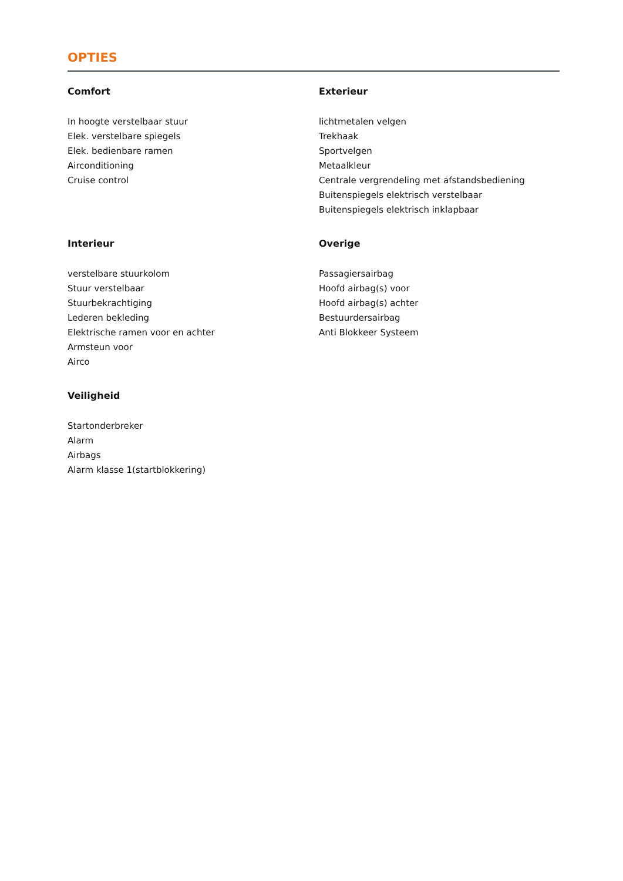OPTIES
Comfort
In hoogte verstelbaar stuur
Elek. verstelbare spiegels
Elek. bedienbare ramen
Airconditioning
Cruise control
Exterieur
lichtmetalen velgen
Trekhaak
Sportvelgen
Metaalkleur
Centrale vergrendeling met afstandsbediening
Buitenspiegels elektrisch verstelbaar
Buitenspiegels elektrisch inklapbaar
Interieur
verstelbare stuurkolom
Stuur verstelbaar
Stuurbekrachtiging
Lederen bekleding
Elektrische ramen voor en achter
Armsteun voor
Airco
Overige
Passagiersairbag
Hoofd airbag(s) voor
Hoofd airbag(s) achter
Bestuurdersairbag
Anti Blokkeer Systeem
Veiligheid
Startonderbreker
Alarm
Airbags
Alarm klasse 1(startblokkering)